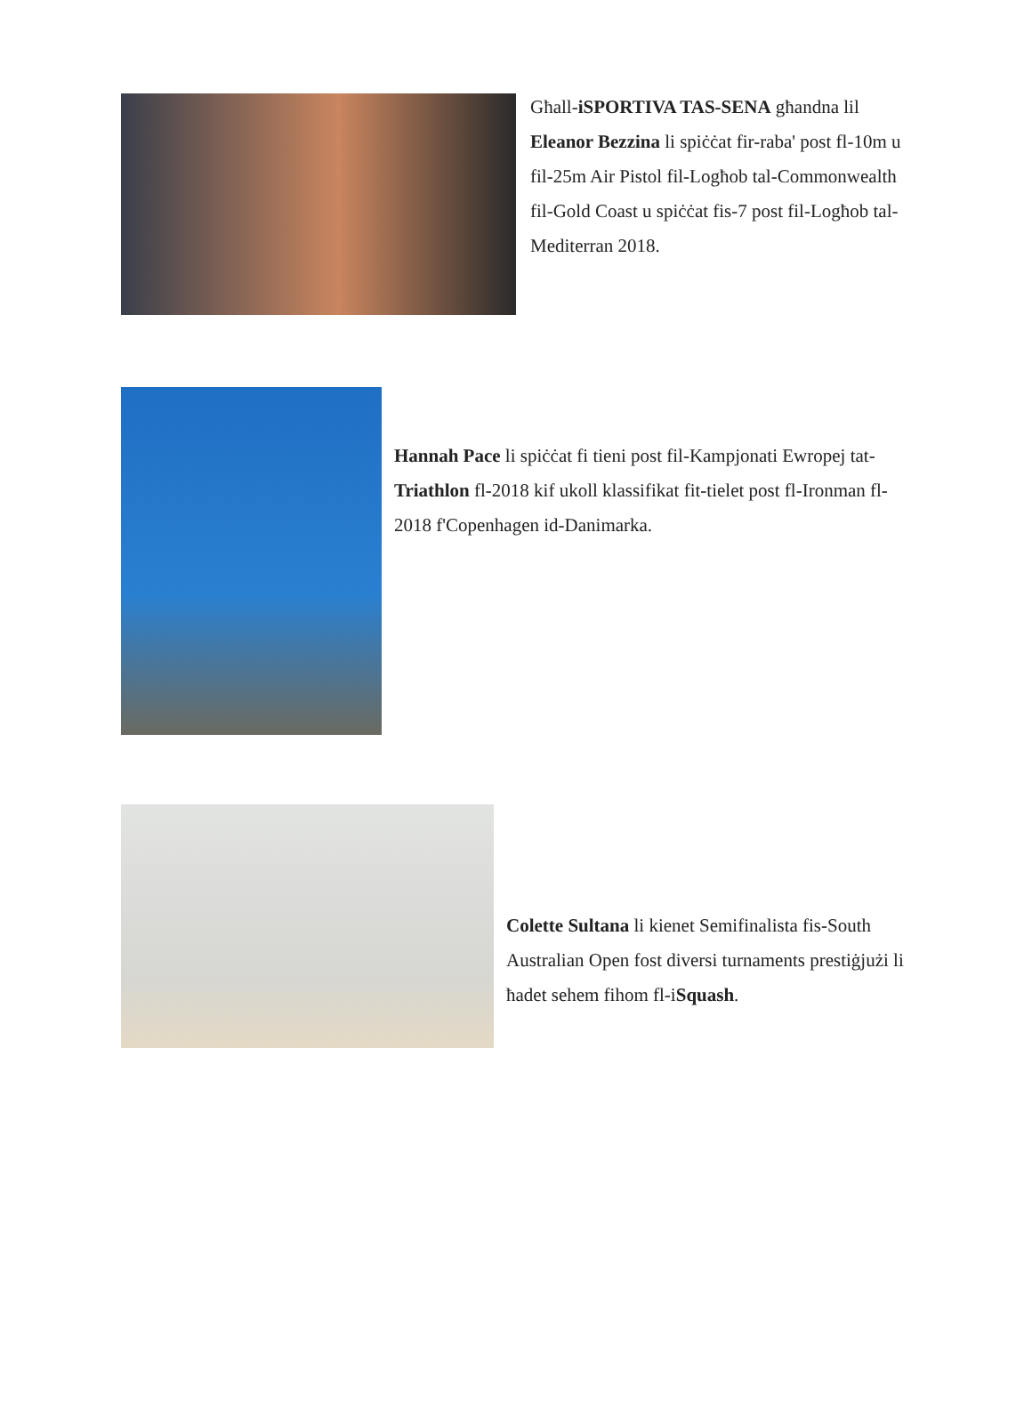Għall-iSPORTIVA TAS-SENA għandna lil Eleanor Bezzina li spiċċat fir-raba' post fl-10m u fil-25m Air Pistol fil-Logħob tal-Commonwealth fil-Gold Coast u spiċċat fis-7 post fil-Logħob tal-Mediterran 2018.
Hannah Pace li spiċċat fi tieni post fil-Kampjonati Ewropej tat-Triathlon fl-2018 kif ukoll klassifikat fit-tielet post fl-Ironman fl-2018 f'Copenhagen id-Danimarka.
Colette Sultana li kienet Semifinalista fis-South Australian Open fost diversi turnaments prestiġjużi li ħadet sehem fihom fl-iSquash.